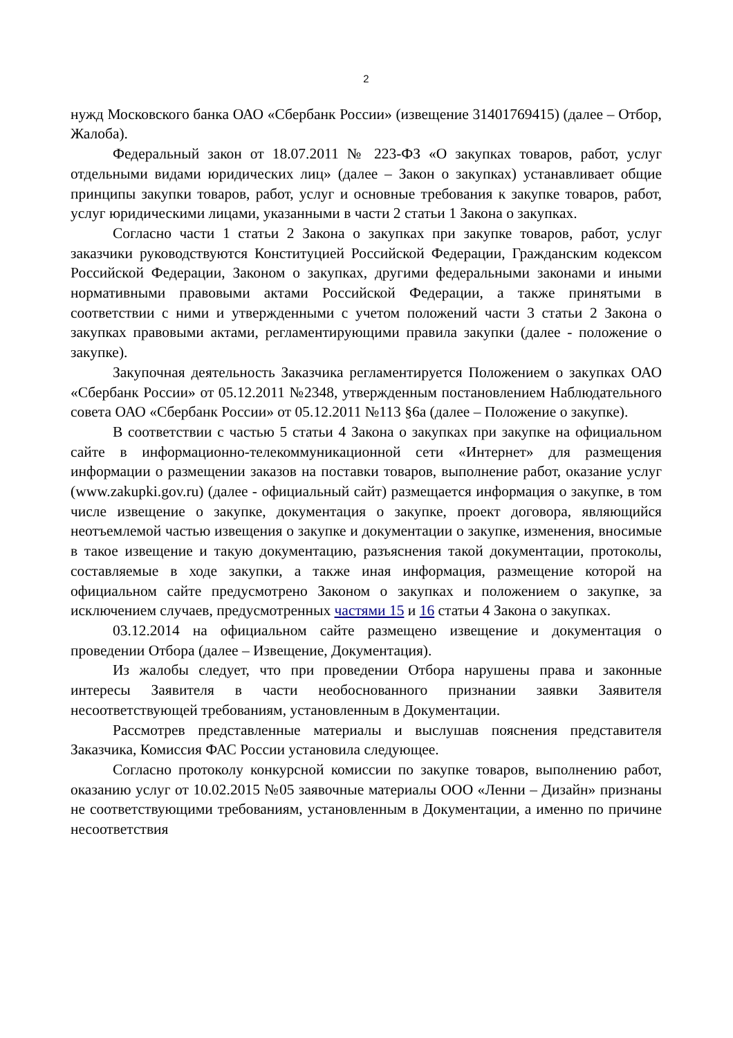2
нужд Московского банка ОАО «Сбербанк России» (извещение 31401769415) (далее – Отбор, Жалоба).
Федеральный закон от 18.07.2011 № 223-ФЗ «О закупках товаров, работ, услуг отдельными видами юридических лиц» (далее – Закон о закупках) устанавливает общие принципы закупки товаров, работ, услуг и основные требования к закупке товаров, работ, услуг юридическими лицами, указанными в части 2 статьи 1 Закона о закупках.
Согласно части 1 статьи 2 Закона о закупках при закупке товаров, работ, услуг заказчики руководствуются Конституцией Российской Федерации, Гражданским кодексом Российской Федерации, Законом о закупках, другими федеральными законами и иными нормативными правовыми актами Российской Федерации, а также принятыми в соответствии с ними и утвержденными с учетом положений части 3 статьи 2 Закона о закупках правовыми актами, регламентирующими правила закупки (далее - положение о закупке).
Закупочная деятельность Заказчика регламентируется Положением о закупках ОАО «Сбербанк России» от 05.12.2011 №2348, утвержденным постановлением Наблюдательного совета ОАО «Сбербанк России» от 05.12.2011 №113 §6а (далее – Положение о закупке).
В соответствии с частью 5 статьи 4 Закона о закупках при закупке на официальном сайте в информационно-телекоммуникационной сети «Интернет» для размещения информации о размещении заказов на поставки товаров, выполнение работ, оказание услуг (www.zakupki.gov.ru) (далее - официальный сайт) размещается информация о закупке, в том числе извещение о закупке, документация о закупке, проект договора, являющийся неотъемлемой частью извещения о закупке и документации о закупке, изменения, вносимые в такое извещение и такую документацию, разъяснения такой документации, протоколы, составляемые в ходе закупки, а также иная информация, размещение которой на официальном сайте предусмотрено Законом о закупках и положением о закупке, за исключением случаев, предусмотренных частями 15 и 16 статьи 4 Закона о закупках.
03.12.2014 на официальном сайте размещено извещение и документация о проведении Отбора (далее – Извещение, Документация).
Из жалобы следует, что при проведении Отбора нарушены права и законные интересы Заявителя в части необоснованного признании заявки Заявителя несоответствующей требованиям, установленным в Документации.
Рассмотрев представленные материалы и выслушав пояснения представителя Заказчика, Комиссия ФАС России установила следующее.
Согласно протоколу конкурсной комиссии по закупке товаров, выполнению работ, оказанию услуг от 10.02.2015 №05 заявочные материалы ООО «Ленни – Дизайн» признаны не соответствующими требованиям, установленным в Документации, а именно по причине несоответствия